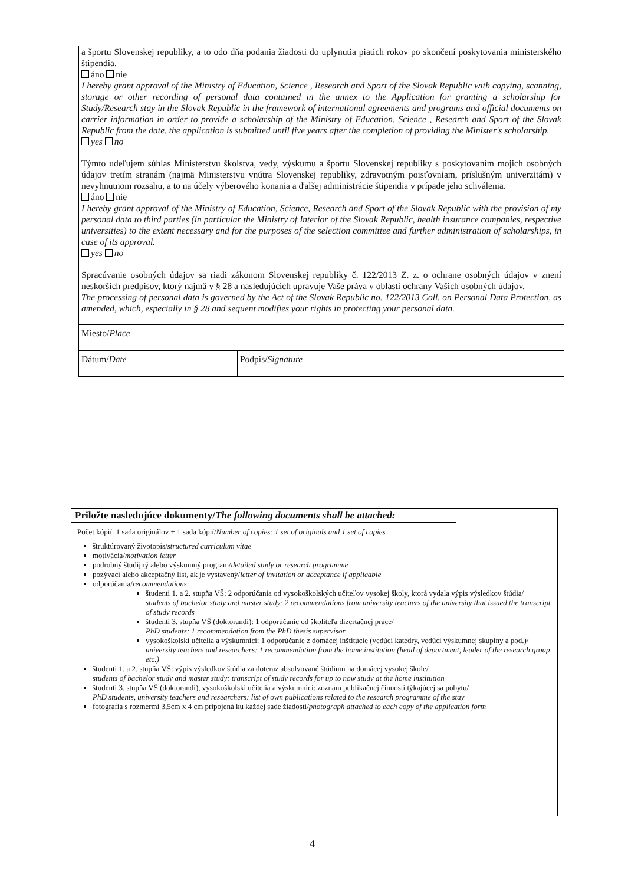a športu Slovenskej republiky, a to odo dňa podania žiadosti do uplynutia piatich rokov po skončení poskytovania ministerského štipendia.
áno nie
I hereby grant approval of the Ministry of Education, Science , Research and Sport of the Slovak Republic with copying, scanning, storage or other recording of personal data contained in the annex to the Application for granting a scholarship for Study/Research stay in the Slovak Republic in the framework of international agreements and programs and official documents on carrier information in order to provide a scholarship of the Ministry of Education, Science , Research and Sport of the Slovak Republic from the date, the application is submitted until five years after the completion of providing the Minister's scholarship.
yes no
Týmto udeľujem súhlas Ministerstvu školstva, vedy, výskumu a športu Slovenskej republiky s poskytovaním mojich osobných údajov tretím stranám (najmä Ministerstvu vnútra Slovenskej republiky, zdravotným poisťovniam, príslušným univerzitám) v nevyhnutnom rozsahu, a to na účely výberového konania a ďalšej administrácie štipendia v prípade jeho schválenia.
áno nie
I hereby grant approval of the Ministry of Education, Science, Research and Sport of the Slovak Republic with the provision of my personal data to third parties (in particular the Ministry of Interior of the Slovak Republic, health insurance companies, respective universities) to the extent necessary and for the purposes of the selection committee and further administration of scholarships, in case of its approval.
yes no
Spracúvanie osobných údajov sa riadi zákonom Slovenskej republiky č. 122/2013 Z. z. o ochrane osobných údajov v znení neskorších predpisov, ktorý najmä v § 28 a nasledujúcich upravuje Vaše práva v oblasti ochrany Vašich osobných údajov.
The processing of personal data is governed by the Act of the Slovak Republic no. 122/2013 Coll. on Personal Data Protection, as amended, which, especially in § 28 and sequent modifies your rights in protecting your personal data.
| Miesto/ Place | |
| Dátum/ Date | Podpis/ Signature |
Priložte nasledujúce dokumenty/The following documents shall be attached:
Počet kópií: 1 sada originálov + 1 sada kópií/Number of copies: 1 set of originals and 1 set of copies
štruktúrovaný životopis/structured curriculum vitae
motivácia/motivation letter
podrobný študijný alebo výskumný program/detailed study or research programme
pozývací alebo akceptačný list, ak je vystavený/letter of invitation or acceptance if applicable
odporúčania/recommendations:
študenti 1. a 2. stupňa VŠ: 2 odporúčania od vysokoškolských učiteľov vysokej školy, ktorá vydala výpis výsledkov štúdia/
students of bachelor study and master study: 2 recommendations from university teachers of the university that issued the transcript of study records
študenti 3. stupňa VŠ (doktorandi): 1 odporúčanie od školiteľa dizertačnej práce/
PhD students: 1 recommendation from the PhD thesis supervisor
vysokoškolskí učitelia a výskumníci: 1 odporúčanie z domácej inštitúcie (vedúci katedry, vedúci výskumnej skupiny a pod.)/
university teachers and researchers: 1 recommendation from the home institution (head of department, leader of the research group etc.)
študenti 1. a 2. stupňa VŠ: výpis výsledkov štúdia za doteraz absolvované štúdium na domácej vysokej škole/
students of bachelor study and master study: transcript of study records for up to now study at the home institution
študenti 3. stupňa VŠ (doktorandi), vysokoškolskí učitelia a výskumníci: zoznam publikačnej činnosti týkajúcej sa pobytu/
PhD students, university teachers and researchers: list of own publications related to the research programme of the stay
fotografia s rozmermi 3,5cm x 4 cm pripojená ku každej sade žiadosti/photograph attached to each copy of the application form
4